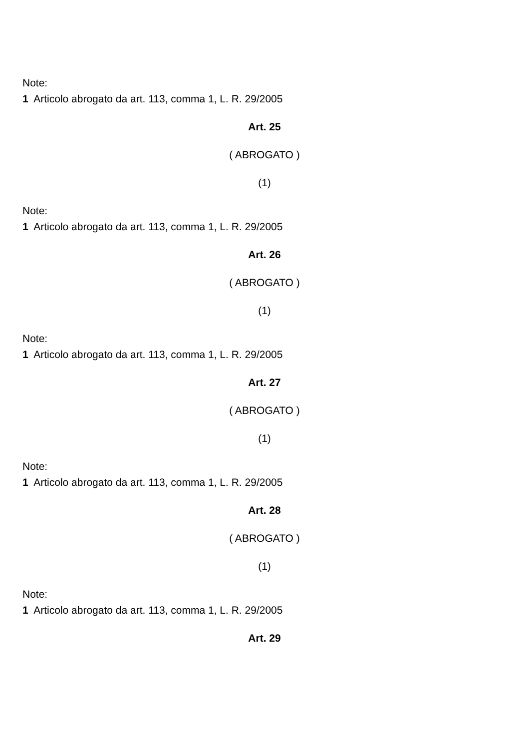Note:
1 Articolo abrogato da art. 113, comma 1, L. R. 29/2005
Art. 25
( ABROGATO )
(1)
Note:
1 Articolo abrogato da art. 113, comma 1, L. R. 29/2005
Art. 26
( ABROGATO )
(1)
Note:
1 Articolo abrogato da art. 113, comma 1, L. R. 29/2005
Art. 27
( ABROGATO )
(1)
Note:
1 Articolo abrogato da art. 113, comma 1, L. R. 29/2005
Art. 28
( ABROGATO )
(1)
Note:
1 Articolo abrogato da art. 113, comma 1, L. R. 29/2005
Art. 29